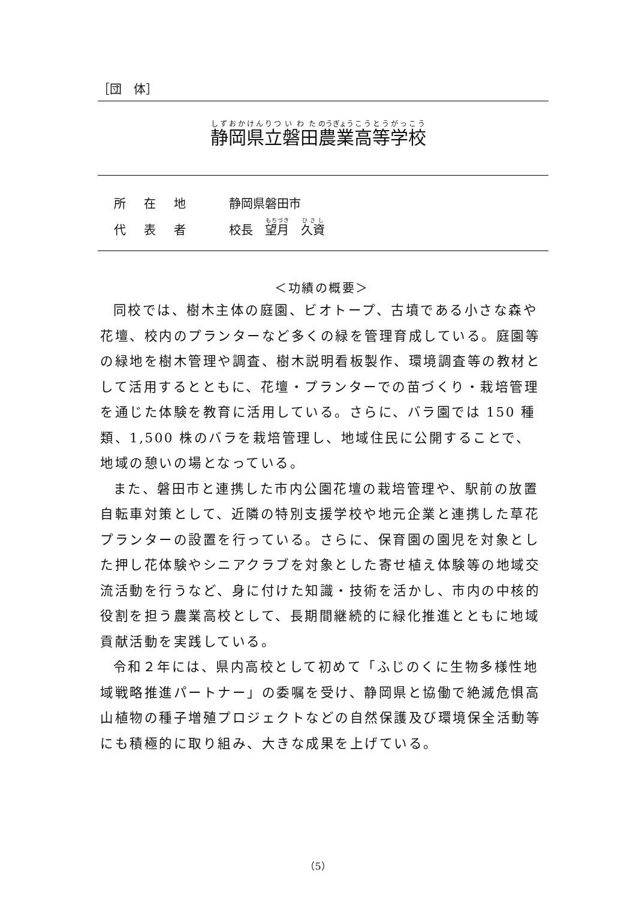［団　体］
静岡県立磐田農業高等学校
所在地 静岡県磐田市
代表者 校長　望月　久資
＜功績の概要＞
同校では、樹木主体の庭園、ビオトープ、古墳である小さな森や花壇、校内のプランターなど多くの緑を管理育成している。庭園等の緑地を樹木管理や調査、樹木説明看板製作、環境調査等の教材として活用するとともに、花壇・プランターでの苗づくり・栽培管理を通じた体験を教育に活用している。さらに、バラ園では 150 種類、1,500 株のバラを栽培管理し、地域住民に公開することで、地域の憩いの場となっている。
また、磐田市と連携した市内公園花壇の栽培管理や、駅前の放置自転車対策として、近隣の特別支援学校や地元企業と連携した草花プランターの設置を行っている。さらに、保育園の園児を対象とした押し花体験やシニアクラブを対象とした寄せ植え体験等の地域交流活動を行うなど、身に付けた知識・技術を活かし、市内の中核的役割を担う農業高校として、長期間継続的に緑化推進とともに地域貢献活動を実践している。
令和２年には、県内高校として初めて「ふじのくに生物多様性地域戦略推進パートナー」の委嘱を受け、静岡県と協働で絶滅危惧高山植物の種子増殖プロジェクトなどの自然保護及び環境保全活動等にも積極的に取り組み、大きな成果を上げている。
（5）